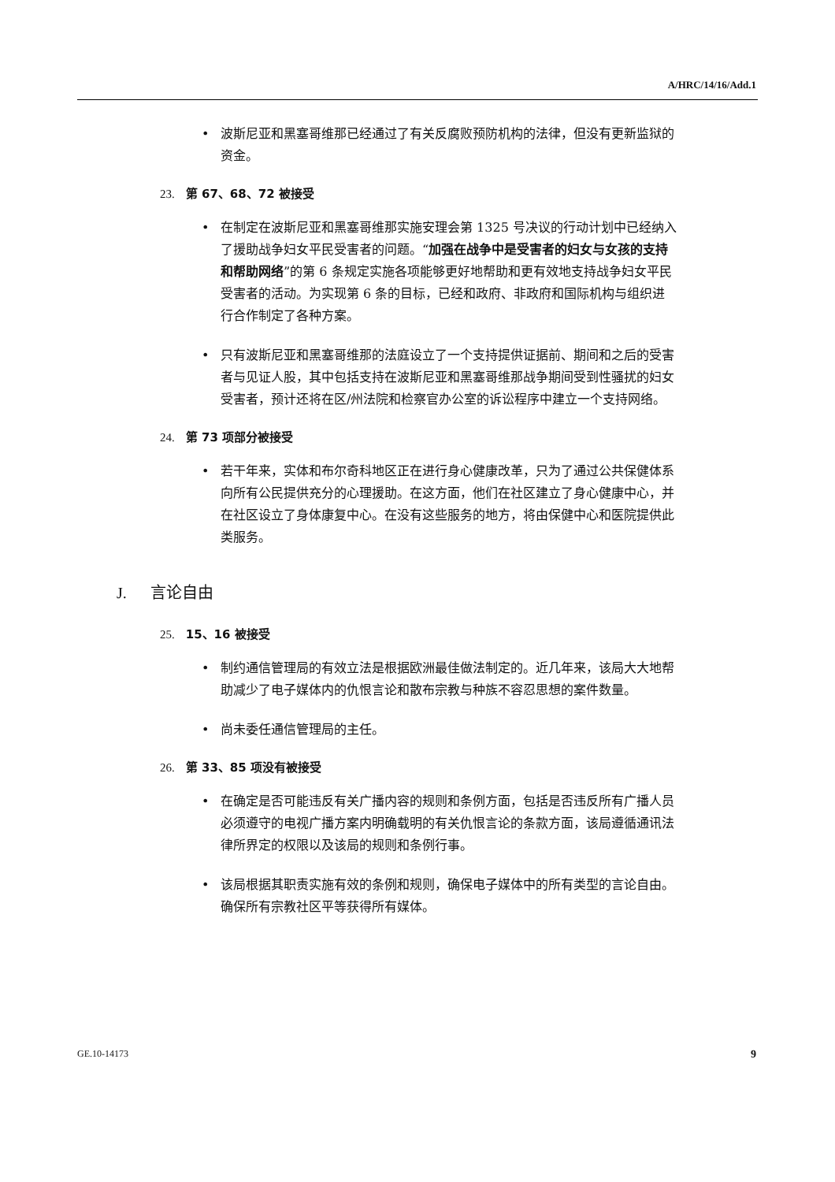A/HRC/14/16/Add.1
• 波斯尼亚和黑塞哥维那已经通过了有关反腐败预防机构的法律，但没有更新监狱的资金。
23. 第 67、68、72 被接受
• 在制定在波斯尼亚和黑塞哥维那实施安理会第 1325 号决议的行动计划中已经纳入了援助战争妇女平民受害者的问题。“加强在战争中是受害者的妇女与女孩的支持和帮助网络”的第 6 条规定实施各项能够更好地帮助和更有效地支持战争妇女平民受害者的活动。为实现第 6 条的目标，已经和政府、非政府和国际机构与组织进行合作制定了各种方案。
• 只有波斯尼亚和黑塞哥维那的法庭设立了一个支持提供证据前、期间和之后的受害者与见证人股，其中包括支持在波斯尼亚和黑塞哥维那战争期间受到性骚扰的妇女受害者，预计还将在区/州法院和检察官办公室的诉讼程序中建立一个支持网络。
24. 第 73 项部分被接受
• 若干年来，实体和布尔奇科地区正在进行身心健康改革，只为了通过公共保健体系向所有公民提供充分的心理援助。在这方面，他们在社区建立了身心健康中心，并在社区设立了身体康复中心。在没有这些服务的地方，将由保健中心和医院提供此类服务。
J. 言论自由
25. 15、16 被接受
• 制约通信管理局的有效立法是根据欧洲最佳做法制定的。近几年来，该局大大地帮助减少了电子媒体内的仇恨言论和散布宗教与种族不容忍思想的案件数量。
• 尚未委任通信管理局的主任。
26. 第 33、85 项没有被接受
• 在确定是否可能违反有关广播内容的规则和条例方面，包括是否违反所有广播人员必须遵守的电视广播方案内明确载明的有关仇恨言论的条款方面，该局遵循通讯法律所界定的权限以及该局的规则和条例行事。
• 该局根据其职责实施有效的条例和规则，确保电子媒体中的所有类型的言论自由。确保所有宗教社区平等获得所有媒体。
GE.10-14173 9